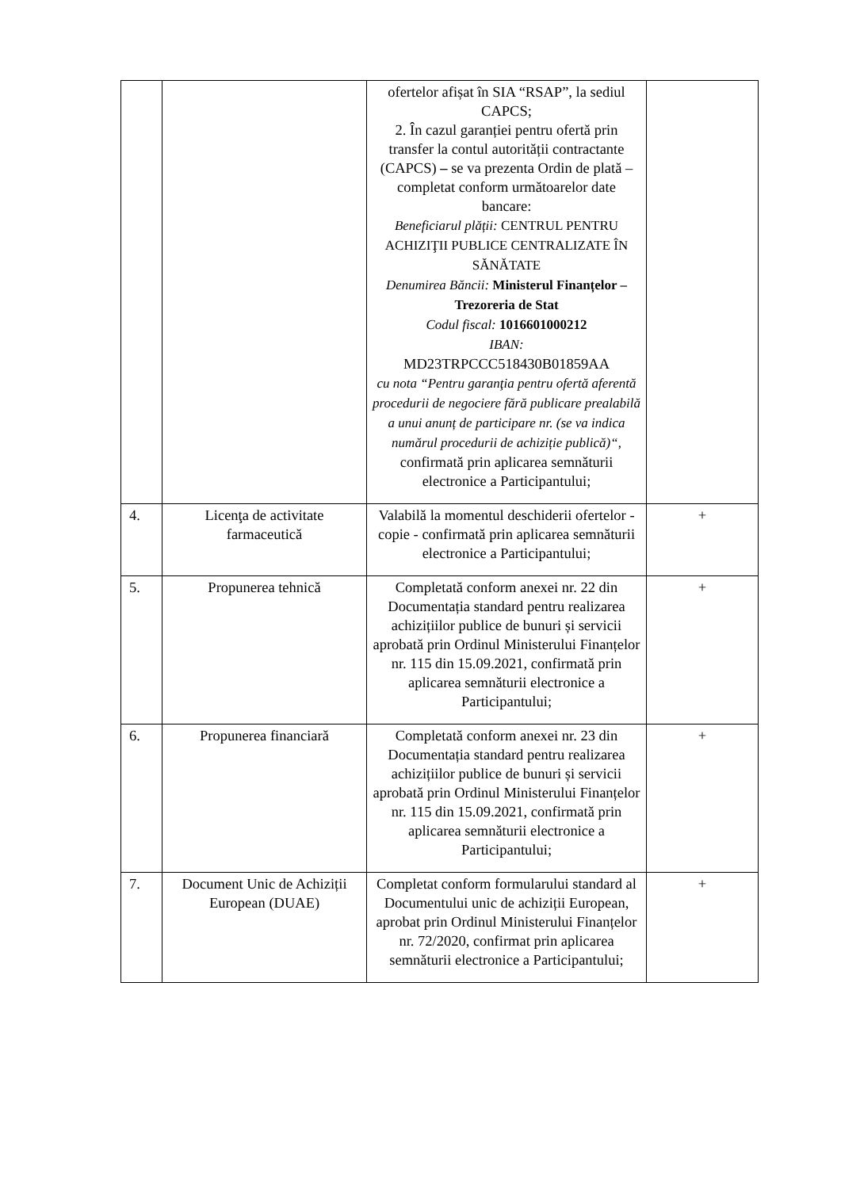| | | ofertelor afișat în SIA “RSAP”, la sediul CAPCS; 2. În cazul garanției pentru ofertă prin transfer la contul autorității contractante (CAPCS) – se va prezenta Ordin de plată – completat conform următoarelor date bancare: Beneficiarul plății: CENTRUL PENTRU ACHIZIŢII PUBLICE CENTRALIZATE ÎN SĂNĂTATE Denumirea Băncii: Ministerul Finanțelor – Trezoreria de Stat Codul fiscal: 1016601000212 IBAN: MD23TRPCCC518430B01859AA cu nota “Pentru garanţia pentru ofertă aferentă procedurii de negociere fără publicare prealabilă a unui anunț de participare nr. (se va indica numărul procedurii de achiziție publică)“ , confirmată prin aplicarea semnăturii electronice a Participantului; | |
| 4. | Licenţa de activitate farmaceutică | Valabilă la momentul deschiderii ofertelor - copie - confirmată prin aplicarea semnăturii electronice a Participantului; | + |
| 5. | Propunerea tehnică | Completată conform anexei nr. 22 din Documentația standard pentru realizarea achizițiilor publice de bunuri și servicii aprobată prin Ordinul Ministerului Finanțelor nr. 115 din 15.09.2021, confirmată prin aplicarea semnăturii electronice a Participantului; | + |
| 6. | Propunerea financiară | Completată conform anexei nr. 23 din Documentația standard pentru realizarea achizițiilor publice de bunuri și servicii aprobată prin Ordinul Ministerului Finanțelor nr. 115 din 15.09.2021, confirmată prin aplicarea semnăturii electronice a Participantului; | + |
| 7. | Document Unic de Achiziții European (DUAE) | Completat conform formularului standard al Documentului unic de achiziții European, aprobat prin Ordinul Ministerului Finanțelor nr. 72/2020, confirmat prin aplicarea semnăturii electronice a Participantului; | + |